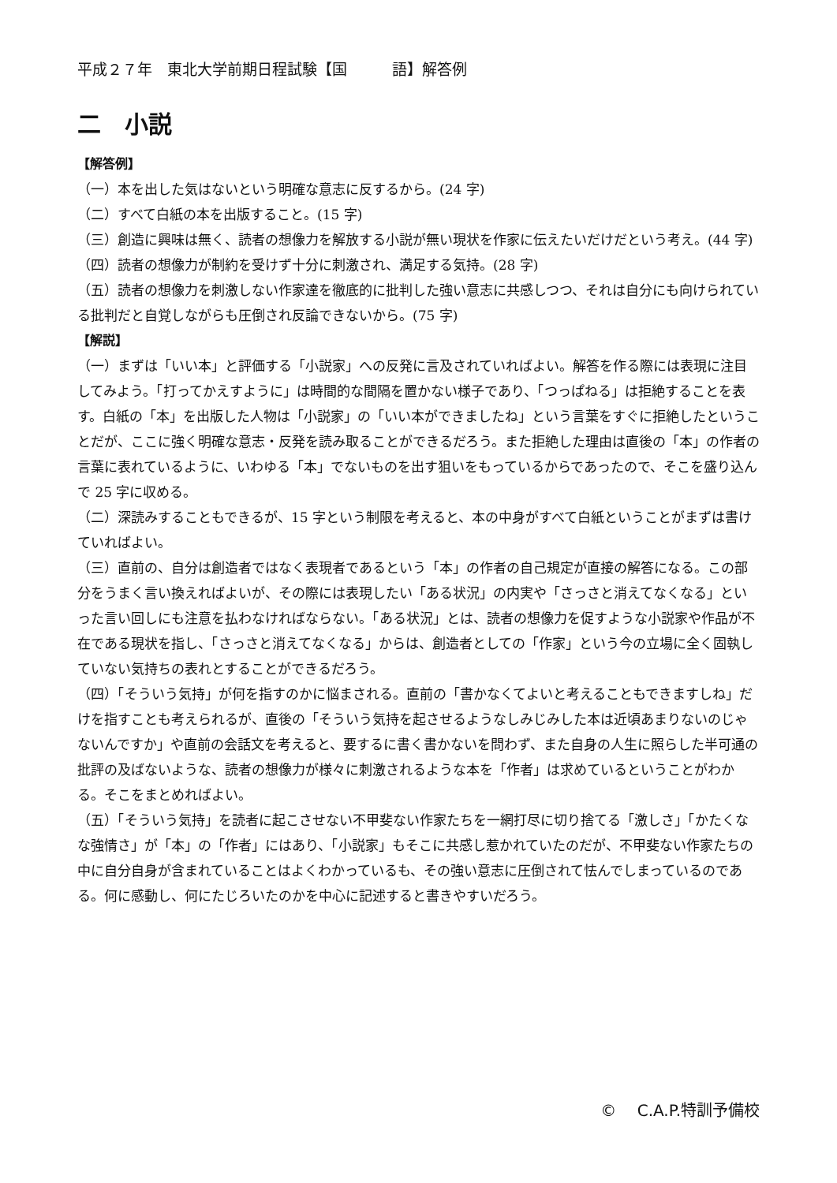平成２７年　東北大学前期日程試験【国　　　語】解答例
二　小説
【解答例】
（一）本を出した気はないという明確な意志に反するから。(24 字)
（二）すべて白紙の本を出版すること。(15 字)
（三）創造に興味は無く、読者の想像力を解放する小説が無い現状を作家に伝えたいだけだという考え。(44 字)
（四）読者の想像力が制約を受けず十分に刺激され、満足する気持。(28 字)
（五）読者の想像力を刺激しない作家達を徹底的に批判した強い意志に共感しつつ、それは自分にも向けられている批判だと自覚しながらも圧倒され反論できないから。(75 字)
【解説】
（一）まずは「いい本」と評価する「小説家」への反発に言及されていればよい。解答を作る際には表現に注目してみよう。「打ってかえすように」は時間的な間隔を置かない様子であり、「つっぱねる」は拒絶することを表す。白紙の「本」を出版した人物は「小説家」の「いい本ができましたね」という言葉をすぐに拒絶したということだが、ここに強く明確な意志・反発を読み取ることができるだろう。また拒絶した理由は直後の「本」の作者の言葉に表れているように、いわゆる「本」でないものを出す狙いをもっているからであったので、そこを盛り込んで 25 字に収める。
（二）深読みすることもできるが、15 字という制限を考えると、本の中身がすべて白紙ということがまずは書けていればよい。
（三）直前の、自分は創造者ではなく表現者であるという「本」の作者の自己規定が直接の解答になる。この部分をうまく言い換えればよいが、その際には表現したい「ある状況」の内実や「さっさと消えてなくなる」といった言い回しにも注意を払わなければならない。「ある状況」とは、読者の想像力を促すような小説家や作品が不在である現状を指し、「さっさと消えてなくなる」からは、創造者としての「作家」という今の立場に全く固執していない気持ちの表れとすることができるだろう。
（四）「そういう気持」が何を指すのかに悩まされる。直前の「書かなくてよいと考えることもできますしね」だけを指すことも考えられるが、直後の「そういう気持を起させるようなしみじみした本は近頃あまりないのじゃないんですか」や直前の会話文を考えると、要するに書く書かないを問わず、また自身の人生に照らした半可通の批評の及ばないような、読者の想像力が様々に刺激されるような本を「作者」は求めているということがわかる。そこをまとめればよい。
（五）「そういう気持」を読者に起こさせない不甲斐ない作家たちを一網打尽に切り捨てる「激しさ」「かたくなな強情さ」が「本」の「作者」にはあり、「小説家」もそこに共感し惹かれていたのだが、不甲斐ない作家たちの中に自分自身が含まれていることはよくわかっているも、その強い意志に圧倒されて怯んでしまっているのである。何に感動し、何にたじろいたのかを中心に記述すると書きやすいだろう。
©　 C.A.P.特訓予備校